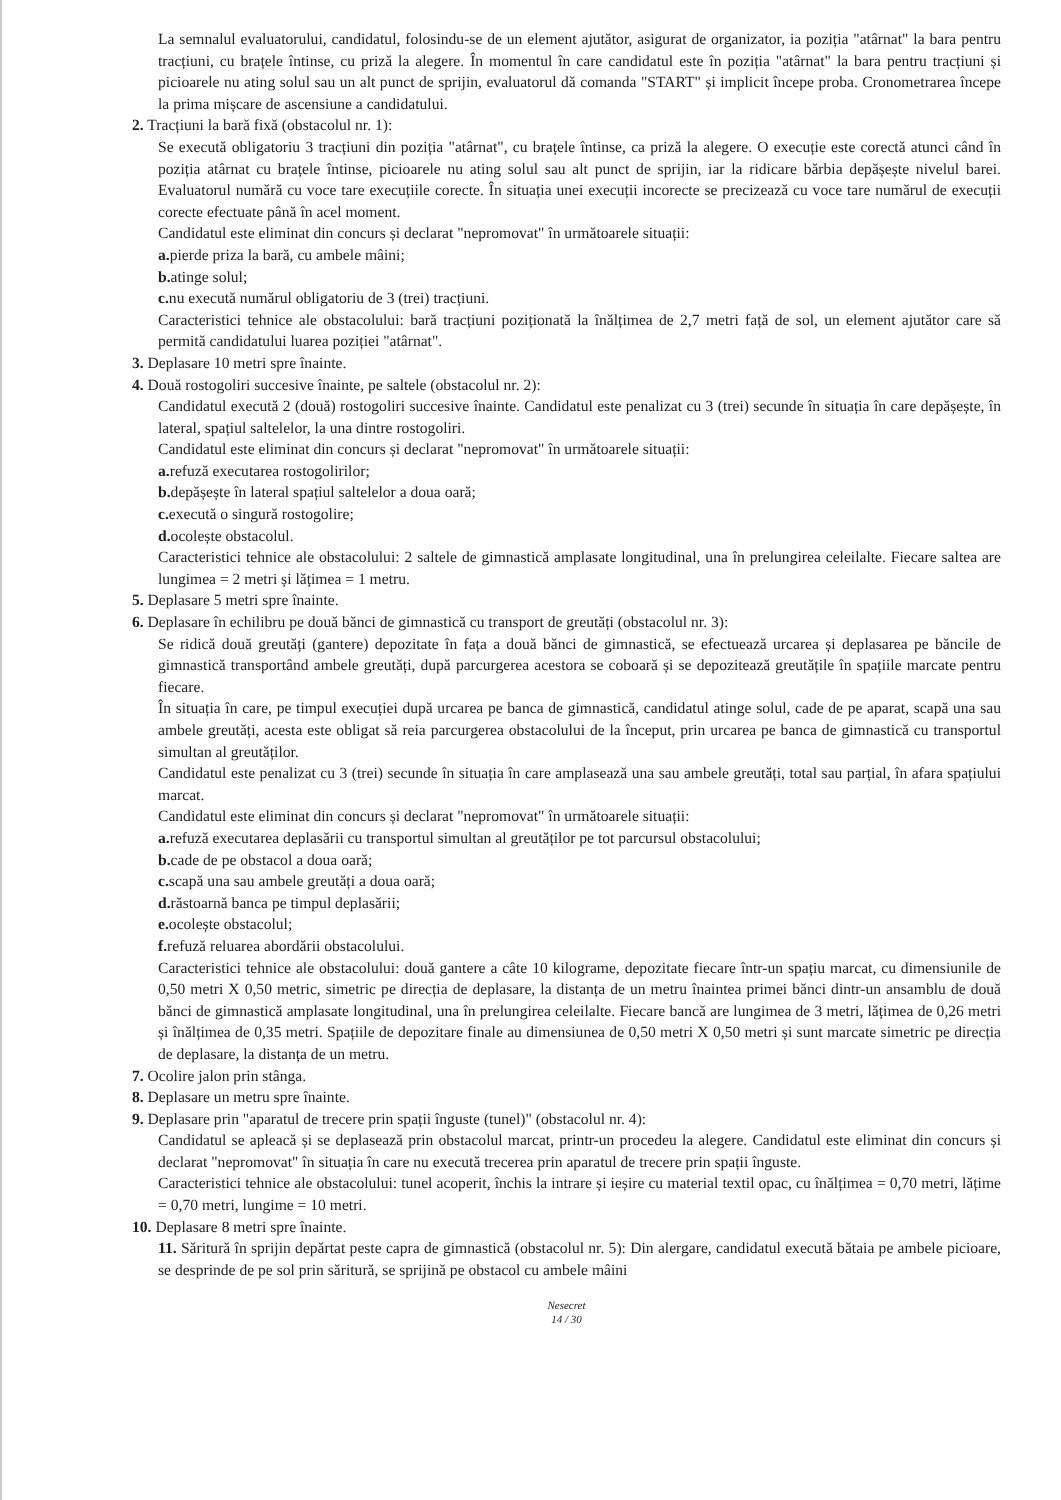La semnalul evaluatorului, candidatul, folosindu-se de un element ajutător, asigurat de organizator, ia poziția "atârnat" la bara pentru tracțiuni, cu brațele întinse, cu priză la alegere. În momentul în care candidatul este în poziția "atârnat" la bara pentru tracțiuni și picioarele nu ating solul sau un alt punct de sprijin, evaluatorul dă comanda "START" și implicit începe proba. Cronometrarea începe la prima mișcare de ascensiune a candidatului.
2. Tracțiuni la bară fixă (obstacolul nr. 1):
Se execută obligatoriu 3 tracțiuni din poziția "atârnat", cu brațele întinse, ca priză la alegere. O execuție este corectă atunci când în poziția atârnat cu brațele întinse, picioarele nu ating solul sau alt punct de sprijin, iar la ridicare bărbia depășește nivelul barei. Evaluatorul numără cu voce tare execuțiile corecte. În situația unei execuții incorecte se precizează cu voce tare numărul de execuții corecte efectuate până în acel moment.
Candidatul este eliminat din concurs și declarat "nepromovat" în următoarele situații:
a. pierde priza la bară, cu ambele mâini;
b. atinge solul;
c. nu execută numărul obligatoriu de 3 (trei) tracțiuni.
Caracteristici tehnice ale obstacolului: bară tracțiuni poziționată la înălțimea de 2,7 metri față de sol, un element ajutător care să permită candidatului luarea poziției "atârnat".
3. Deplasare 10 metri spre înainte.
4. Două rostogoliri succesive înainte, pe saltele (obstacolul nr. 2):
Candidatul execută 2 (două) rostogoliri succesive înainte. Candidatul este penalizat cu 3 (trei) secunde în situația în care depășește, în lateral, spațiul saltelelor, la una dintre rostogoliri.
Candidatul este eliminat din concurs și declarat "nepromovat" în următoarele situații:
a. refuză executarea rostogolirilor;
b. depășește în lateral spațiul saltelelor a doua oară;
c. execută o singură rostogolire;
d. ocolește obstacolul.
Caracteristici tehnice ale obstacolului: 2 saltele de gimnastică amplasate longitudinal, una în prelungirea celeilalte. Fiecare saltea are lungimea = 2 metri și lățimea = 1 metru.
5. Deplasare 5 metri spre înainte.
6. Deplasare în echilibru pe două bănci de gimnastică cu transport de greutăți (obstacolul nr. 3):
Se ridică două greutăți (gantere) depozitate în fața a două bănci de gimnastică, se efectuează urcarea și deplasarea pe băncile de gimnastică transportând ambele greutăți, după parcurgerea acestora se coboară și se depozitează greutățile în spațiile marcate pentru fiecare.
În situația în care, pe timpul execuției după urcarea pe banca de gimnastică, candidatul atinge solul, cade de pe aparat, scapă una sau ambele greutăți, acesta este obligat să reia parcurgerea obstacolului de la început, prin urcarea pe banca de gimnastică cu transportul simultan al greutăților.
Candidatul este penalizat cu 3 (trei) secunde în situația în care amplasează una sau ambele greutăți, total sau parțial, în afara spațiului marcat.
Candidatul este eliminat din concurs și declarat "nepromovat" în următoarele situații:
a. refuză executarea deplasării cu transportul simultan al greutăților pe tot parcursul obstacolului;
b. cade de pe obstacol a doua oară;
c. scapă una sau ambele greutăți a doua oară;
d. răstoarnă banca pe timpul deplasării;
e. ocolește obstacolul;
f. refuză reluarea abordării obstacolului.
Caracteristici tehnice ale obstacolului: două gantere a câte 10 kilograme, depozitate fiecare într-un spațiu marcat, cu dimensiunile de 0,50 metri X 0,50 metric, simetric pe direcția de deplasare, la distanța de un metru înaintea primei bănci dintr-un ansamblu de două bănci de gimnastică amplasate longitudinal, una în prelungirea celeilalte. Fiecare bancă are lungimea de 3 metri, lățimea de 0,26 metri și înălțimea de 0,35 metri. Spațiile de depozitare finale au dimensiunea de 0,50 metri X 0,50 metri și sunt marcate simetric pe direcția de deplasare, la distanța de un metru.
7. Ocolire jalon prin stânga.
8. Deplasare un metru spre înainte.
9. Deplasare prin "aparatul de trecere prin spații înguste (tunel)" (obstacolul nr. 4):
Candidatul se apleacă și se deplasează prin obstacolul marcat, printr-un procedeu la alegere. Candidatul este eliminat din concurs și declarat "nepromovat" în situația în care nu execută trecerea prin aparatul de trecere prin spații înguste.
Caracteristici tehnice ale obstacolului: tunel acoperit, închis la intrare și ieșire cu material textil opac, cu înălțimea = 0,70 metri, lățime = 0,70 metri, lungime = 10 metri.
10. Deplasare 8 metri spre înainte.
11. Săritură în sprijin depărtat peste capra de gimnastică (obstacolul nr. 5): Din alergare, candidatul execută bătaia pe ambele picioare, se desprinde de pe sol prin săritură, se sprijină pe obstacol cu ambele mâini
Nesecret
14 / 30